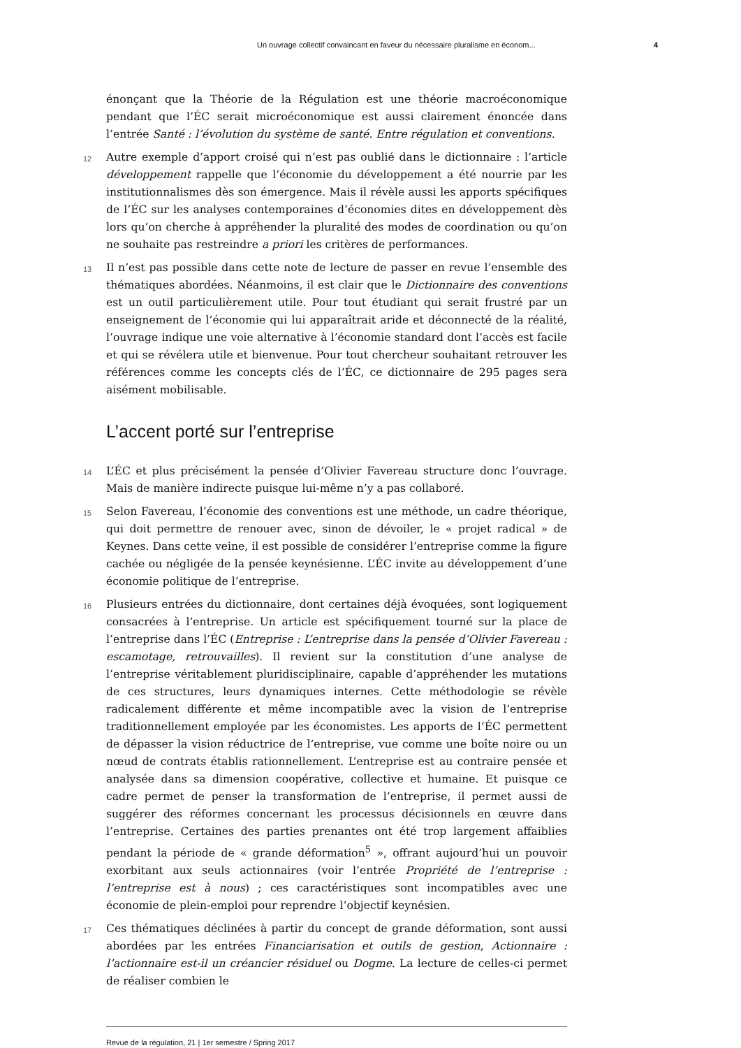Un ouvrage collectif convaincant en faveur du nécessaire pluralisme en économ... 4
énonçant que la Théorie de la Régulation est une théorie macroéconomique pendant que l’ÉC serait microéconomique est aussi clairement énoncée dans l’entrée Santé : l’évolution du système de santé. Entre régulation et conventions.
12 Autre exemple d’apport croisé qui n’est pas oublié dans le dictionnaire : l’article développement rappelle que l’économie du développement a été nourrie par les institutionnalismes dès son émergence. Mais il révèle aussi les apports spécifiques de l’ÉC sur les analyses contemporaines d’économies dites en développement dès lors qu’on cherche à appréhender la pluralité des modes de coordination ou qu’on ne souhaite pas restreindre a priori les critères de performances.
13 Il n’est pas possible dans cette note de lecture de passer en revue l’ensemble des thématiques abordées. Néanmoins, il est clair que le Dictionnaire des conventions est un outil particulièrement utile. Pour tout étudiant qui serait frustré par un enseignement de l’économie qui lui apparaîtrait aride et déconnecté de la réalité, l’ouvrage indique une voie alternative à l’économie standard dont l’accès est facile et qui se révélera utile et bienvenue. Pour tout chercheur souhaitant retrouver les références comme les concepts clés de l’ÉC, ce dictionnaire de 295 pages sera aisément mobilisable.
L’accent porté sur l’entreprise
14 L’ÉC et plus précisément la pensée d’Olivier Favereau structure donc l’ouvrage. Mais de manière indirecte puisque lui-même n’y a pas collaboré.
15 Selon Favereau, l’économie des conventions est une méthode, un cadre théorique, qui doit permettre de renouer avec, sinon de dévoiler, le « projet radical » de Keynes. Dans cette veine, il est possible de considérer l’entreprise comme la figure cachée ou négligée de la pensée keynésienne. L’ÉC invite au développement d’une économie politique de l’entreprise.
16 Plusieurs entrées du dictionnaire, dont certaines déjà évoquées, sont logiquement consacrées à l’entreprise. Un article est spécifiquement tourné sur la place de l’entreprise dans l’ÉC (Entreprise : L’entreprise dans la pensée d’Olivier Favereau : escamotage, retrouvailles). Il revient sur la constitution d’une analyse de l’entreprise véritablement pluridisciplinaire, capable d’appréhender les mutations de ces structures, leurs dynamiques internes. Cette méthodologie se révèle radicalement différente et même incompatible avec la vision de l’entreprise traditionnellement employée par les économistes. Les apports de l’ÉC permettent de dépasser la vision réductrice de l’entreprise, vue comme une boîte noire ou un nœud de contrats établis rationnellement. L’entreprise est au contraire pensée et analysée dans sa dimension coopérative, collective et humaine. Et puisque ce cadre permet de penser la transformation de l’entreprise, il permet aussi de suggérer des réformes concernant les processus décisionnels en œuvre dans l’entreprise. Certaines des parties prenantes ont été trop largement affaiblies pendant la période de « grande déformation<sup>5</sup> », offrant aujourd’hui un pouvoir exorbitant aux seuls actionnaires (voir l’entrée Propriété de l’entreprise : l’entreprise est à nous) ; ces caractéristiques sont incompatibles avec une économie de plein-emploi pour reprendre l’objectif keynésien.
17 Ces thématiques déclinées à partir du concept de grande déformation, sont aussi abordées par les entrées Financiarisation et outils de gestion, Actionnaire : l’actionnaire est-il un créancier résiduel ou Dogme. La lecture de celles-ci permet de réaliser combien le
Revue de la régulation, 21 | 1er semestre / Spring 2017